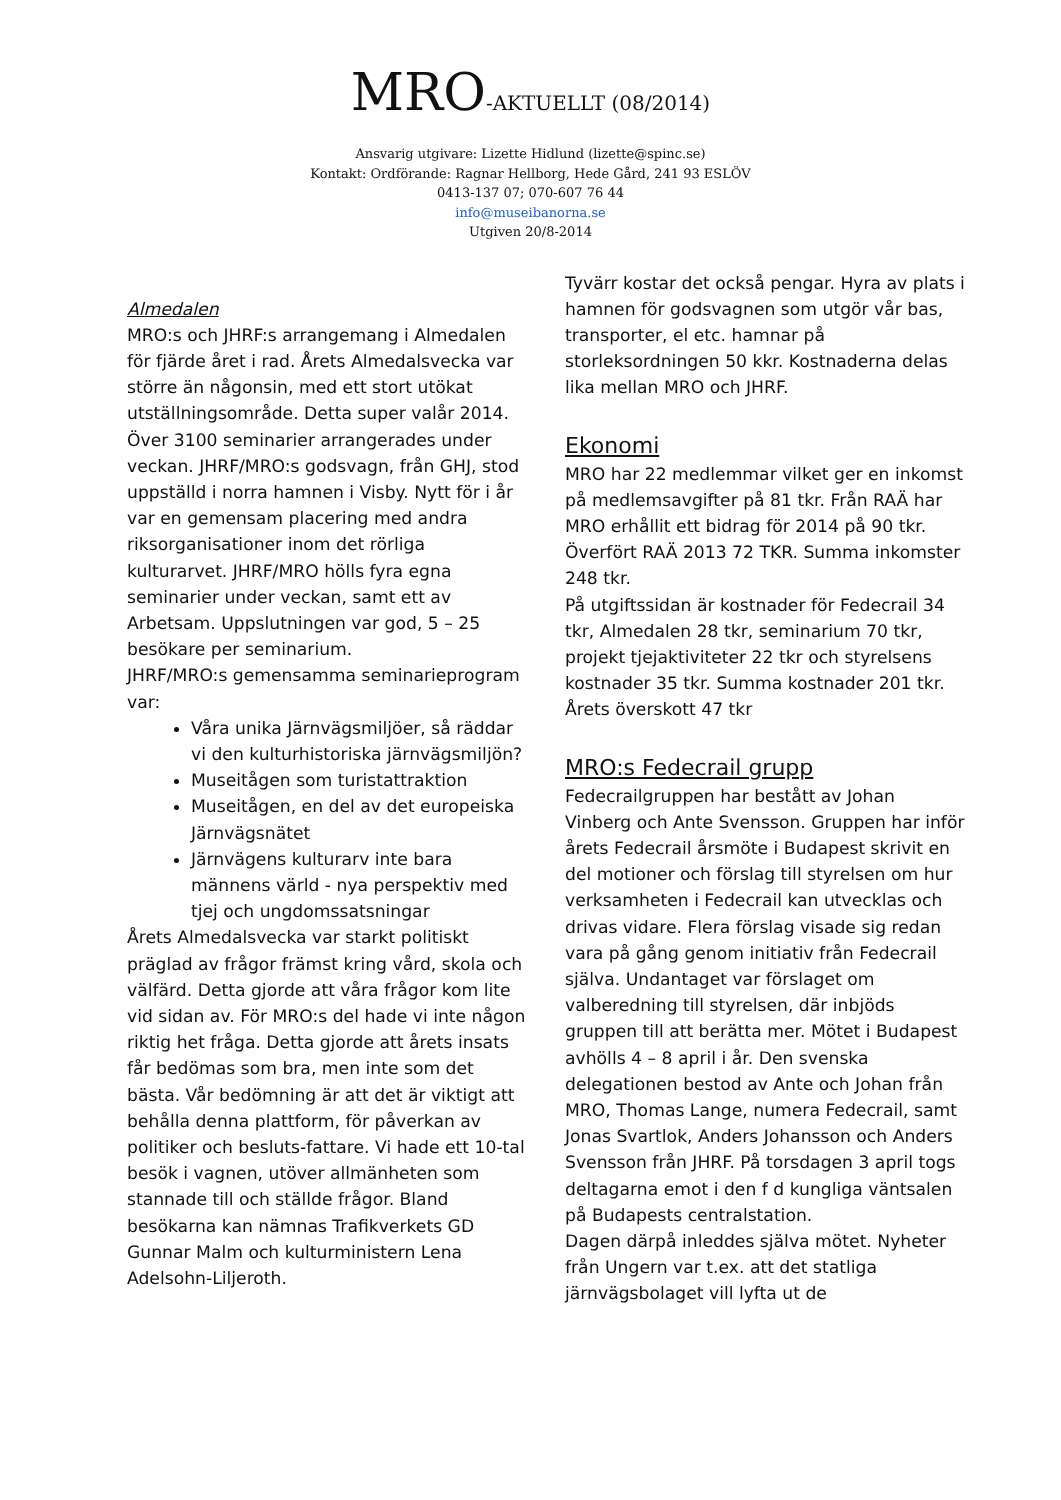MRO-AKTUELLT (08/2014)
Ansvarig utgivare: Lizette Hidlund (lizette@spinc.se)
Kontakt: Ordförande: Ragnar Hellborg, Hede Gård, 241 93 ESLÖV
0413-137 07; 070-607 76 44
info@museibanorna.se
Utgiven 20/8-2014
Almedalen
MRO:s och JHRF:s arrangemang i Almedalen för fjärde året i rad. Årets Almedalsvecka var större än någonsin, med ett stort utökat utställningsområde. Detta super valår 2014. Över 3100 seminarier arrangerades under veckan. JHRF/MRO:s godsvagn, från GHJ, stod uppställd i norra hamnen i Visby. Nytt för i år var en gemensam placering med andra riksorganisationer inom det rörliga kulturarvet. JHRF/MRO hölls fyra egna seminarier under veckan, samt ett av Arbetsam. Uppslutningen var god, 5 – 25 besökare per seminarium.
JHRF/MRO:s gemensamma seminarieprogram var:
Våra unika Järnvägsmiljöer, så räddar vi den kulturhistoriska järnvägsmiljön?
Museitågen som turistattraktion
Museitågen, en del av det europeiska Järnvägsnätet
Järnvägens kulturarv inte bara männens värld - nya perspektiv med tjej och ungdomssatsningar
Årets Almedalsvecka var starkt politiskt präglad av frågor främst kring vård, skola och välfärd. Detta gjorde att våra frågor kom lite vid sidan av. För MRO:s del hade vi inte någon riktig het fråga. Detta gjorde att årets insats får bedömas som bra, men inte som det bästa. Vår bedömning är att det är viktigt att behålla denna plattform, för påverkan av politiker och besluts-fattare. Vi hade ett 10-tal besök i vagnen, utöver allmänheten som stannade till och ställde frågor. Bland besökarna kan nämnas Trafikverkets GD Gunnar Malm och kulturministern Lena Adelsohn-Liljeroth.
Tyvärr kostar det också pengar. Hyra av plats i hamnen för godsvagnen som utgör vår bas, transporter, el etc. hamnar på storleksordningen 50 kkr. Kostnaderna delas lika mellan MRO och JHRF.
Ekonomi
MRO har 22 medlemmar vilket ger en inkomst på medlemsavgifter på 81 tkr. Från RAÄ har MRO erhållit ett bidrag för 2014 på 90 tkr. Överfört RAÄ 2013 72 TKR. Summa inkomster 248 tkr.
På utgiftssidan är kostnader för Fedecrail 34 tkr, Almedalen 28 tkr, seminarium 70 tkr, projekt tjejaktiviteter 22 tkr och styrelsens kostnader 35 tkr. Summa kostnader 201 tkr.
Årets överskott 47 tkr
MRO:s Fedecrail grupp
Fedecrailgruppen har bestått av Johan Vinberg och Ante Svensson. Gruppen har inför årets Fedecrail årsmöte i Budapest skrivit en del motioner och förslag till styrelsen om hur verksamheten i Fedecrail kan utvecklas och drivas vidare. Flera förslag visade sig redan vara på gång genom initiativ från Fedecrail själva. Undantaget var förslaget om valberedning till styrelsen, där inbjöds gruppen till att berätta mer. Mötet i Budapest avhölls 4 – 8 april i år. Den svenska delegationen bestod av Ante och Johan från MRO, Thomas Lange, numera Fedecrail, samt Jonas Svartlok, Anders Johansson och Anders Svensson från JHRF. På torsdagen 3 april togs deltagarna emot i den f d kungliga väntsalen på Budapests centralstation.
Dagen därpå inleddes själva mötet. Nyheter från Ungern var t.ex. att det statliga järnvägsbolaget vill lyfta ut de